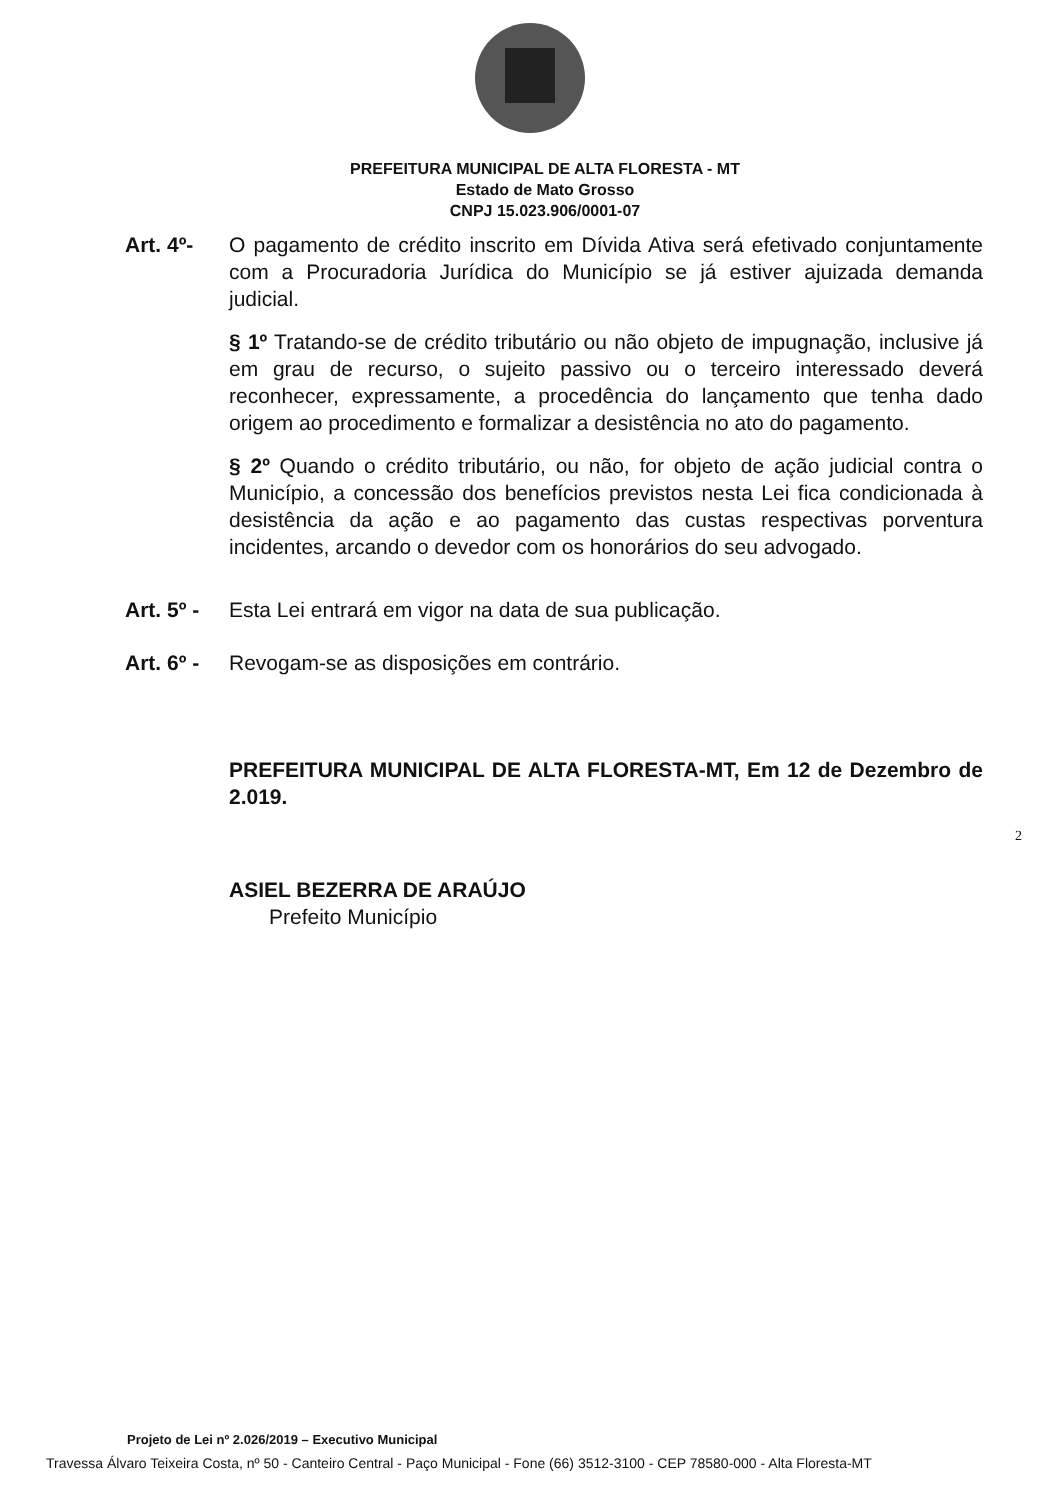PREFEITURA MUNICIPAL DE ALTA FLORESTA - MT
Estado de Mato Grosso
CNPJ 15.023.906/0001-07
Art. 4º- O pagamento de crédito inscrito em Dívida Ativa será efetivado conjuntamente com a Procuradoria Jurídica do Município se já estiver ajuizada demanda judicial.
§ 1º Tratando-se de crédito tributário ou não objeto de impugnação, inclusive já em grau de recurso, o sujeito passivo ou o terceiro interessado deverá reconhecer, expressamente, a procedência do lançamento que tenha dado origem ao procedimento e formalizar a desistência no ato do pagamento.
§ 2º Quando o crédito tributário, ou não, for objeto de ação judicial contra o Município, a concessão dos benefícios previstos nesta Lei fica condicionada à desistência da ação e ao pagamento das custas respectivas porventura incidentes, arcando o devedor com os honorários do seu advogado.
Art. 5º -
Esta Lei entrará em vigor na data de sua publicação.
Art. 6º -
Revogam-se as disposições em contrário.
PREFEITURA MUNICIPAL DE ALTA FLORESTA-MT, Em 12 de Dezembro de 2.019.
ASIEL BEZERRA DE ARAÚJO
Prefeito Município
2
Projeto de Lei nº 2.026/2019 – Executivo Municipal
Travessa Álvaro Teixeira Costa, nº 50 - Canteiro Central - Paço Municipal - Fone (66) 3512-3100 - CEP 78580-000 - Alta Floresta-MT